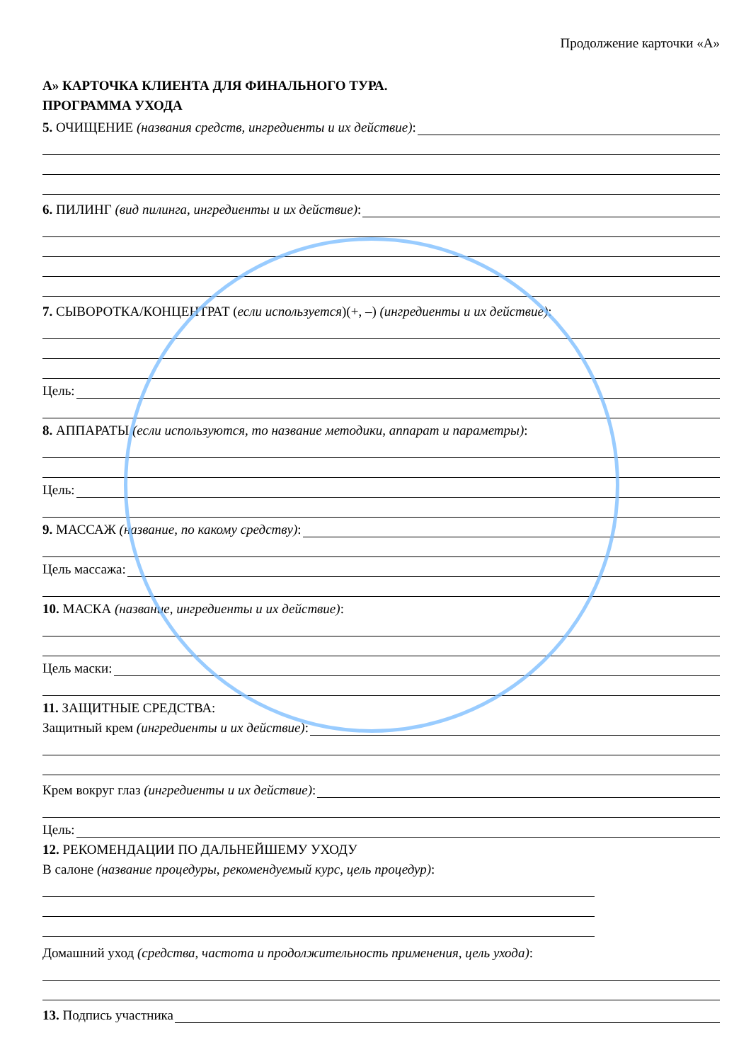Продолжение карточки «А»
А» КАРТОЧКА КЛИЕНТА ДЛЯ ФИНАЛЬНОГО ТУРА.
ПРОГРАММА УХОДА
5. ОЧИЩЕНИЕ (названия средств, ингредиенты и их действие):
6. ПИЛИНГ (вид пилинга, ингредиенты и их действие):
7. СЫВОРОТКА/КОНЦЕНТРАТ (если используется)(+, –) (ингредиенты и их действие):
Цель:
8. АППАРАТЫ (если используются, то название методики, аппарат и параметры):
Цель:
9. МАССАЖ (название, по какому средству):
Цель массажа:
10. МАСКА (название, ингредиенты и их действие):
Цель маски:
11. ЗАЩИТНЫЕ СРЕДСТВА:
Защитный крем (ингредиенты и их действие):
Крем вокруг глаз (ингредиенты и их действие):
Цель:
12. РЕКОМЕНДАЦИИ ПО ДАЛЬНЕЙШЕМУ УХОДУ
В салоне (название процедуры, рекомендуемый курс, цель процедур):
Домашний уход (средства, частота и продолжительность применения, цель ухода):
13. Подпись участника